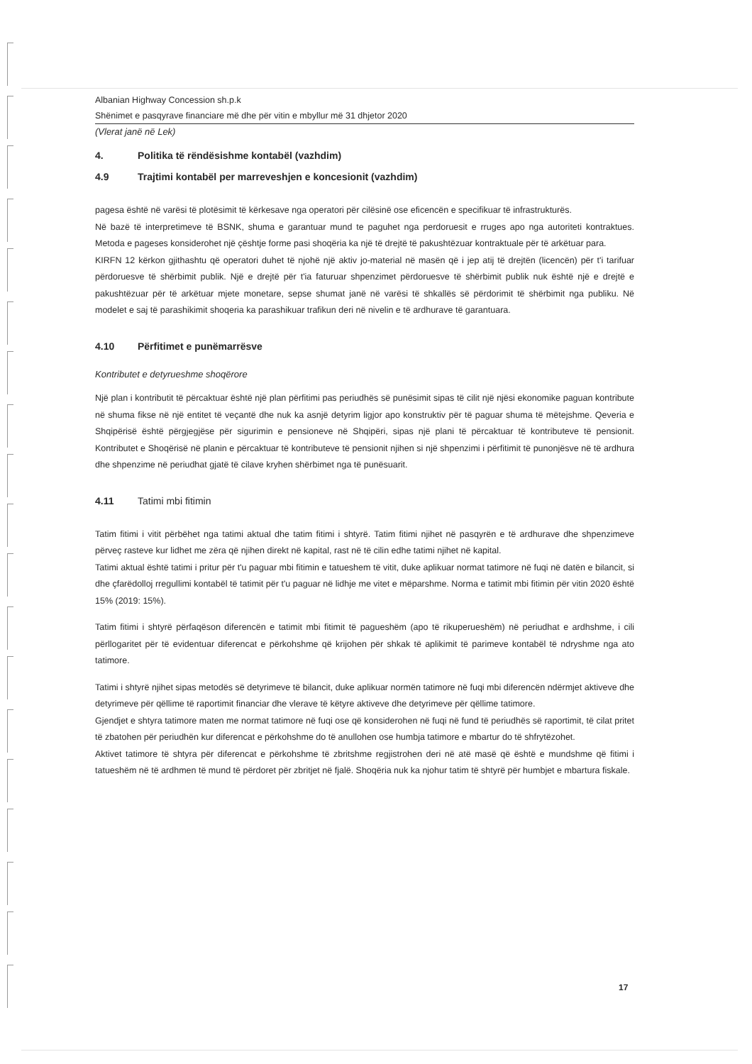Albanian Highway Concession sh.p.k
Shënimet e pasqyrave financiare më dhe për vitin e mbyllur më 31 dhjetor 2020
(Vlerat janë në Lek)
4. Politika të rëndësishme kontabël (vazhdim)
4.9 Trajtimi kontabël per marreveshjen e koncesionit (vazhdim)
pagesa është në varësi të plotësimit të kërkesave nga operatori për cilësinë ose eficencën e specifikuar të infrastrukturës.
Në bazë të interpretimeve të BSNK, shuma e garantuar mund te paguhet nga perdoruesit e rruges apo nga autoriteti kontraktues. Metoda e pageses konsiderohet një çështje forme pasi shoqëria ka një të drejtë të pakushtëzuar kontraktuale për të arkëtuar para.
KIRFN 12 kërkon gjithashtu që operatori duhet të njohë një aktiv jo-material në masën që i jep atij të drejtën (licencën) për t'i tarifuar përdoruesve të shërbimit publik. Një e drejtë për t'ia faturuar shpenzimet përdoruesve të shërbimit publik nuk është një e drejtë e pakushtëzuar për të arkëtuar mjete monetare, sepse shumat janë në varësi të shkallës së përdorimit të shërbimit nga publiku. Në modelet e saj të parashikimit shoqeria ka parashikuar trafikun deri në nivelin e të ardhurave të garantuara.
4.10 Përfitimet e punëmarrësve
Kontributet e detyrueshme shoqërore
Një plan i kontributit të përcaktuar është një plan përfitimi pas periudhës së punësimit sipas të cilit një njësi ekonomike paguan kontribute në shuma fikse në një entitet të veçantë dhe nuk ka asnjë detyrim ligjor apo konstruktiv për të paguar shuma të mëtejshme. Qeveria e Shqipërisë është përgjegjëse për sigurimin e pensioneve në Shqipëri, sipas një plani të përcaktuar të kontributeve të pensionit. Kontributet e Shoqërisë në planin e përcaktuar të kontributeve të pensionit njihen si një shpenzimi i përfitimit të punonjësve në të ardhura dhe shpenzime në periudhat gjatë të cilave kryhen shërbimet nga të punësuarit.
4.11 Tatimi mbi fitimin
Tatim fitimi i vitit përbëhet nga tatimi aktual dhe tatim fitimi i shtyrë. Tatim fitimi njihet në pasqyrën e të ardhurave dhe shpenzimeve përveç rasteve kur lidhet me zëra që njihen direkt në kapital, rast në të cilin edhe tatimi njihet në kapital.
Tatimi aktual është tatimi i pritur për t'u paguar mbi fitimin e tatueshem të vitit, duke aplikuar normat tatimore në fuqi në datën e bilancit, si dhe çfarëdolloj rregullimi kontabël të tatimit për t'u paguar në lidhje me vitet e mëparshme. Norma e tatimit mbi fitimin për vitin 2020 është 15% (2019: 15%).
Tatim fitimi i shtyrë përfaqëson diferencën e tatimit mbi fitimit të pagueshëm (apo të rikuperueshëm) në periudhat e ardhshme, i cili përllogaritet për të evidentuar diferencat e përkohshme që krijohen për shkak të aplikimit të parimeve kontabël të ndryshme nga ato tatimore.
Tatimi i shtyrë njihet sipas metodës së detyrimeve të bilancit, duke aplikuar normën tatimore në fuqi mbi diferencën ndërmjet aktiveve dhe detyrimeve për qëllime të raportimit financiar dhe vlerave të këtyre aktiveve dhe detyrimeve për qëllime tatimore.
Gjendjet e shtyra tatimore maten me normat tatimore në fuqi ose që konsiderohen në fuqi në fund të periudhës së raportimit, të cilat pritet të zbatohen për periudhën kur diferencat e përkohshme do të anullohen ose humbja tatimore e mbartur do të shfrytëzohet.
Aktivet tatimore të shtyra për diferencat e përkohshme të zbritshme regjistrohen deri në atë masë që është e mundshme që fitimi i tatueshëm në të ardhmen të mund të përdoret për zbritjet në fjalë. Shoqëria nuk ka njohur tatim të shtyrë për humbjet e mbartura fiskale.
17